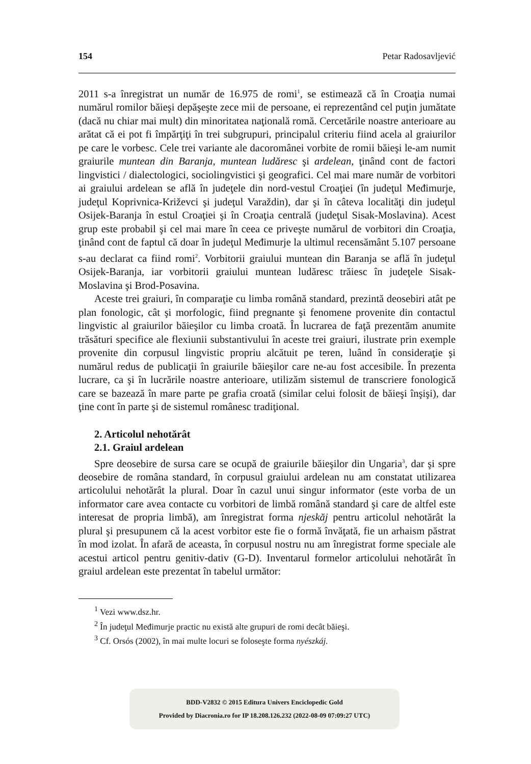154 Petar Radosavljević
2011 s-a înregistrat un număr de 16.975 de romi<sup>1</sup>, se estimează că în Croaţia numai numărul romilor băieşi depăşeşte zece mii de persoane, ei reprezentând cel puţin jumătate (dacă nu chiar mai mult) din minoritatea naţională romă. Cercetările noastre anterioare au arătat că ei pot fi împărţiţi în trei subgrupuri, principalul criteriu fiind acela al graiurilor pe care le vorbesc. Cele trei variante ale dacoromânei vorbite de romii băieşi le-am numit graiurile muntean din Baranja, muntean ludăresc şi ardelean, ţinând cont de factori lingvistici / dialectologici, sociolingvistici şi geografici. Cel mai mare număr de vorbitori ai graiului ardelean se află în judeţele din nord-vestul Croaţiei (în judeţul Međimurje, judeţul Koprivnica-Križevci şi judeţul Varaždin), dar şi în câteva localităţi din judeţul Osijek-Baranja în estul Croaţiei şi în Croaţia centrală (judeţul Sisak-Moslavina). Acest grup este probabil şi cel mai mare în ceea ce priveşte numărul de vorbitori din Croaţia, ţinând cont de faptul că doar în judeţul Međimurje la ultimul recensământ 5.107 persoane s-au declarat ca fiind romi<sup>2</sup>. Vorbitorii graiului muntean din Baranja se află în judeţul Osijek-Baranja, iar vorbitorii graiului muntean ludăresc trăiesc în judeţele Sisak-Moslavina şi Brod-Posavina.
Aceste trei graiuri, în comparaţie cu limba română standard, prezintă deosebiri atât pe plan fonologic, cât şi morfologic, fiind pregnante şi fenomene provenite din contactul lingvistic al graiurilor băieşilor cu limba croată. În lucrarea de faţă prezentăm anumite trăsături specifice ale flexiunii substantivului în aceste trei graiuri, ilustrate prin exemple provenite din corpusul lingvistic propriu alcătuit pe teren, luând în consideraţie şi numărul redus de publicaţii în graiurile băieşilor care ne-au fost accesibile. În prezenta lucrare, ca şi în lucrările noastre anterioare, utilizăm sistemul de transcriere fonologică care se bazează în mare parte pe grafia croată (similar celui folosit de băieşi înşişi), dar ţine cont în parte şi de sistemul românesc tradiţional.
2. Articolul nehotărât
2.1. Graiul ardelean
Spre deosebire de sursa care se ocupă de graiurile băieşilor din Ungaria<sup>3</sup>, dar şi spre deosebire de româna standard, în corpusul graiului ardelean nu am constatat utilizarea articolului nehotărât la plural. Doar în cazul unui singur informator (este vorba de un informator care avea contacte cu vorbitori de limbă română standard şi care de altfel este interesat de propria limbă), am înregistrat forma njeskăj pentru articolul nehotărât la plural şi presupunem că la acest vorbitor este fie o formă învăţată, fie un arhaism păstrat în mod izolat. În afară de aceasta, în corpusul nostru nu am înregistrat forme speciale ale acestui articol pentru genitiv-dativ (G-D). Inventarul formelor articolului nehotărât în graiul ardelean este prezentat în tabelul următor:
<sup>1</sup> Vezi www.dsz.hr.
<sup>2</sup> În judeţul Međimurje practic nu există alte grupuri de romi decât băieşi.
<sup>3</sup> Cf. Orsós (2002), în mai multe locuri se foloseşte forma nyészkáj.
BDD-V2832 © 2015 Editura Univers Enciclopedic Gold
Provided by Diacronia.ro for IP 18.208.126.232 (2022-08-09 07:09:27 UTC)